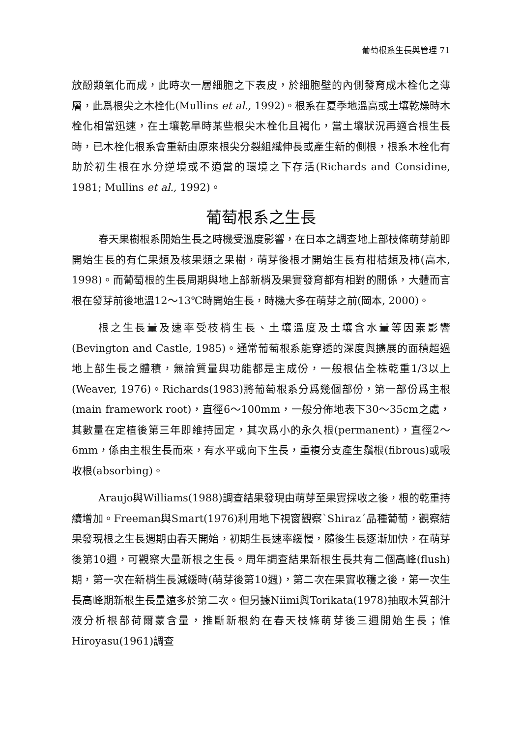葡萄根系生長與管理 71
放酚類氧化而成，此時次一層細胞之下表皮，於細胞壁的內側發育成木栓化之薄層，此爲根尖之木栓化(Mullins et al., 1992)。根系在夏季地溫高或土壤乾燥時木栓化相當迅速，在土壤乾旱時某些根尖木栓化且褐化，當土壤狀況再適合根生長時，已木栓化根系會重新由原來根尖分裂組織伸長或產生新的側根，根系木栓化有助於初生根在水分逆境或不適當的環境之下存活(Richards and Considine, 1981; Mullins et al., 1992)。
葡萄根系之生長
春天果樹根系開始生長之時機受溫度影響，在日本之調查地上部枝條萌芽前即開始生長的有仁果類及核果類之果樹，萌芽後根才開始生長有柑桔類及柿(高木, 1998)。而葡萄根的生長周期與地上部新梢及果實發育都有相對的關係，大體而言根在發芽前後地溫12～13℃時開始生長，時機大多在萌芽之前(岡本, 2000)。
根之生長量及速率受枝梢生長、土壤溫度及土壤含水量等因素影響(Bevington and Castle, 1985)。通常葡萄根系能穿透的深度與擴展的面積超過地上部生長之體積，無論質量與功能都是主成份，一般根佔全株乾重1/3以上(Weaver, 1976)。Richards(1983)將葡萄根系分爲幾個部份，第一部份爲主根(main framework root)，直徑6～100mm，一般分佈地表下30～35cm之處，其數量在定植後第三年即維持固定，其次爲小的永久根(permanent)，直徑2～6mm，係由主根生長而來，有水平或向下生長，重複分支產生鬚根(fibrous)或吸收根(absorbing)。
Araujo與Williams(1988)調查結果發現由萌芽至果實採收之後，根的乾重持續增加。Freeman與Smart(1976)利用地下視窗觀察`Shiraz´品種葡萄，觀察結果發現根之生長週期由春天開始，初期生長速率緩慢，隨後生長逐漸加快，在萌芽後第10週，可觀察大量新根之生長。周年調查結果新根生長共有二個高峰(flush)期，第一次在新梢生長減緩時(萌芽後第10週)，第二次在果實收穫之後，第一次生長高峰期新根生長量遠多於第二次。但另據Niimi與Torikata(1978)抽取木質部汁液分析根部荷爾蒙含量，推斷新根約在春天枝條萌芽後三週開始生長；惟Hiroyasu(1961)調查